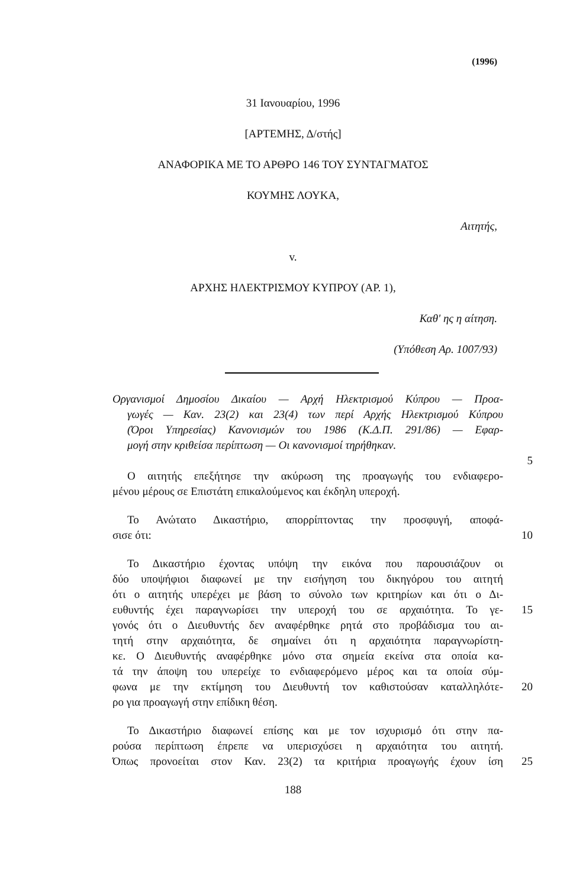(1996)
31 Ιανουαρίου, 1996
[ΑΡΤΕΜΗΣ, Δ/στής]
ΑΝΑΦΟΡΙΚΑ ΜΕ ΤΟ ΑΡΘΡΟ 146 ΤΟΥ ΣΥΝΤΑΓΜΑΤΟΣ
ΚΟΥΜΗΣ ΛΟΥΚΑ,
Αιτητής,
v.
ΑΡΧΗΣ ΗΛΕΚΤΡΙΣΜΟΥ ΚΥΠΡΟΥ (ΑΡ. 1),
Καθ' ης η αίτηση.
(Υπόθεση Αρ. 1007/93)
Οργανισμοί Δημοσίου Δικαίου — Αρχή Ηλεκτρισμού Κύπρου — Προα-
γωγές — Καν. 23(2) και 23(4) των περί Αρχής Ηλεκτρισμού Κύπρου
(Όροι Υπηρεσίας) Κανονισμών του 1986 (Κ.Δ.Π. 291/86) — Εφαρ-
μογή στην κριθείσα περίπτωση — Οι κανονισμοί τηρήθηκαν.
5
Ο αιτητής επεξήτησε την ακύρωση της προαγωγής του ενδιαφερο-
μένου μέρους σε Επιστάτη επικαλούμενος και έκδηλη υπεροχή.
Το Ανώτατο Δικαστήριο, απορρίπτοντας την προσφυγή, αποφά-
σισε ότι: 10
Το Δικαστήριο έχοντας υπόψη την εικόνα που παρουσιάζουν οι
δύο υποψήφιοι διαφωνεί με την εισήγηση του δικηγόρου του αιτητή
ότι ο αιτητής υπερέχει με βάση το σύνολο των κριτηρίων και ότι ο Δι-
ευθυντής έχει παραγνωρίσει την υπεροχή του σε αρχαιότητα. Το γε-
15
γονός ότι ο Διευθυντής δεν αναφέρθηκε ρητά στο προβάδισμα του αι-
τητή στην αρχαιότητα, δε σημαίνει ότι η αρχαιότητα παραγνωρίστη-
κε. Ο Διευθυντής αναφέρθηκε μόνο στα σημεία εκείνα στα οποία κα-
τά την άποψη του υπερείχε το ενδιαφερόμενο μέρος και τα οποία σύμ-
φωνα με την εκτίμηση του Διευθυντή τον καθιστούσαν καταλληλότε-
20
ρο για προαγωγή στην επίδικη θέση.
Το Δικαστήριο διαφωνεί επίσης και με τον ισχυρισμό ότι στην πα-
ρούσα περίπτωση έπρεπε να υπερισχύσει η αρχαιότητα του αιτητή.
Όπως προνοείται στον Καν. 23(2) τα κριτήρια προαγωγής έχουν ίση
25
188